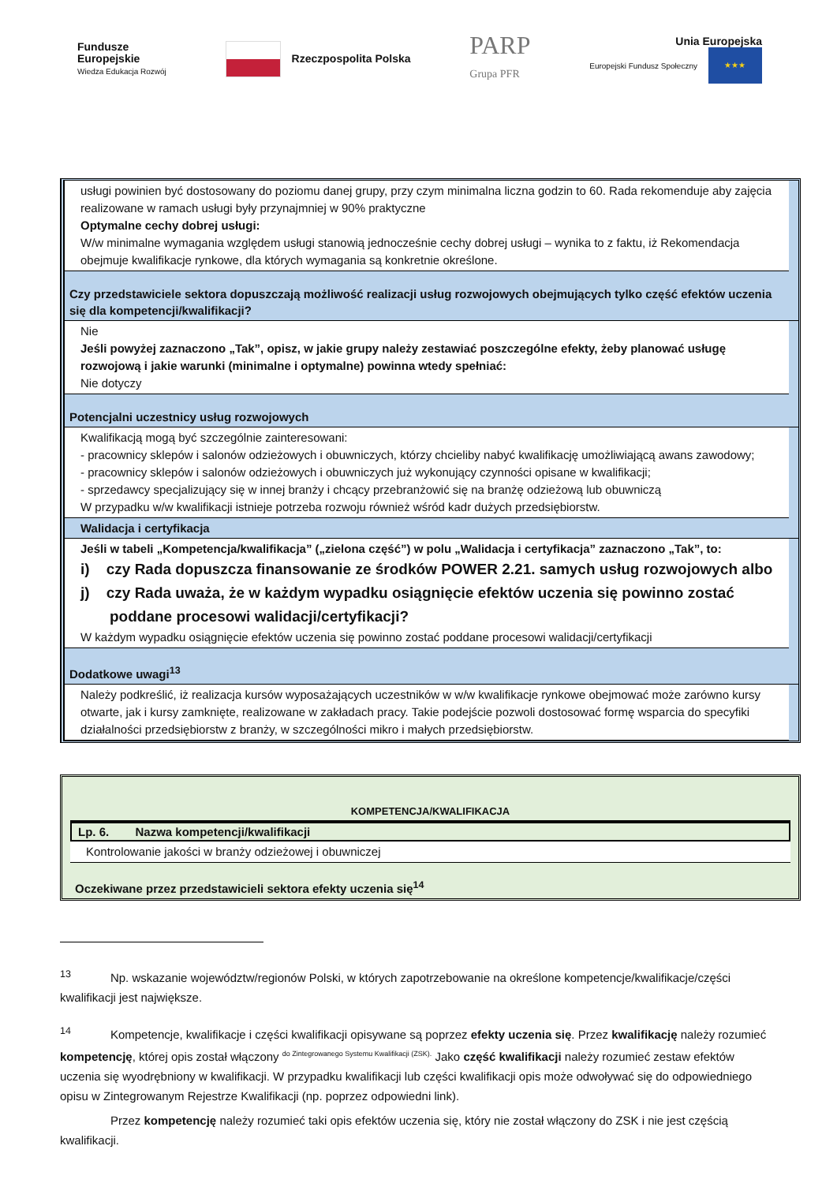Fundusze
Europejskie
Wiedza Edukacja Rozwój
Rzeczpospolita Polska
PARP
Grupa PFR
Unia Europejska
Europejski Fundusz Społeczny ★★★
usługi powinien być dostosowany do poziomu danej grupy, przy czym minimalna liczna godzin to 60. Rada rekomenduje aby zajęcia realizowane w ramach usługi były przynajmniej w 90% praktyczne
Optymalne cechy dobrej usługi:
W/w minimalne wymagania względem usługi stanowią jednocześnie cechy dobrej usługi – wynika to z faktu, iż Rekomendacja obejmuje kwalifikacje rynkowe, dla których wymagania są konkretnie określone.
Czy przedstawiciele sektora dopuszczają możliwość realizacji usług rozwojowych obejmujących tylko część efektów uczenia się dla kompetencji/kwalifikacji?
Nie
Jeśli powyżej zaznaczono „Tak”, opisz, w jakie grupy należy zestawiać poszczególne efekty, żeby planować usługę rozwojową i jakie warunki (minimalne i optymalne) powinna wtedy spełniać:
Nie dotyczy
Potencjalni uczestnicy usług rozwojowych
Kwalifikacją mogą być szczególnie zainteresowani:
- pracownicy sklepów i salonów odzieżowych i obuwniczych, którzy chcieliby nabyć kwalifikację umożliwiającą awans zawodowy;
- pracownicy sklepów i salonów odzieżowych i obuwniczych już wykonujący czynności opisane w kwalifikacji;
- sprzedawcy specjalizujący się w innej branży i chcący przebranżowić się na branżę odzieżową lub obuwniczą
W przypadku w/w kwalifikacji istnieje potrzeba rozwoju również wśród kadr dużych przedsiębiorstw.
Walidacja i certyfikacja
Jeśli w tabeli „Kompetencja/kwalifikacja” („zielona część”) w polu „Walidacja i certyfikacja” zaznaczono „Tak”, to:
i) czy Rada dopuszcza finansowanie ze środków POWER 2.21. samych usług rozwojowych albo
j) czy Rada uważa, że w każdym wypadku osiągnięcie efektów uczenia się powinno zostać
poddane procesowi walidacji/certyfikacji?
W każdym wypadku osiągnięcie efektów uczenia się powinno zostać poddane procesowi walidacji/certyfikacji
Dodatkowe uwagi<sup>13</sup>
Należy podkreślić, iż realizacja kursów wyposażających uczestników w w/w kwalifikacje rynkowe obejmować może zarówno kursy otwarte, jak i kursy zamknięte, realizowane w zakładach pracy. Takie podejście pozwoli dostosować formę wsparcia do specyfiki działalności przedsiębiorstw z branży, w szczególności mikro i małych przedsiębiorstw.
KOMPETENCJA/KWALIFIKACJA
Lp. 6. Nazwa kompetencji/kwalifikacji
Kontrolowanie jakości w branży odzieżowej i obuwniczej
Oczekiwane przez przedstawicieli sektora efekty uczenia się<sup>14</sup>
<sup>13</sup> Np. wskazanie województw/regionów Polski, w których zapotrzebowanie na określone kompetencje/kwalifikacje/części kwalifikacji jest największe.
<sup>14</sup> Kompetencje, kwalifikacje i części kwalifikacji opisywane są poprzez efekty uczenia się. Przez kwalifikację należy rozumieć kompetencję, której opis został włączony <sup>do Zintegrowanego Systemu Kwalifikacji (ZSK).</sup> Jako część kwalifikacji należy rozumieć zestaw efektów uczenia się wyodrębniony w kwalifikacji. W przypadku kwalifikacji lub części kwalifikacji opis może odwoływać się do odpowiedniego opisu w Zintegrowanym Rejestrze Kwalifikacji (np. poprzez odpowiedni link).
Przez kompetencję należy rozumieć taki opis efektów uczenia się, który nie został włączony do ZSK i nie jest częścią kwalifikacji.